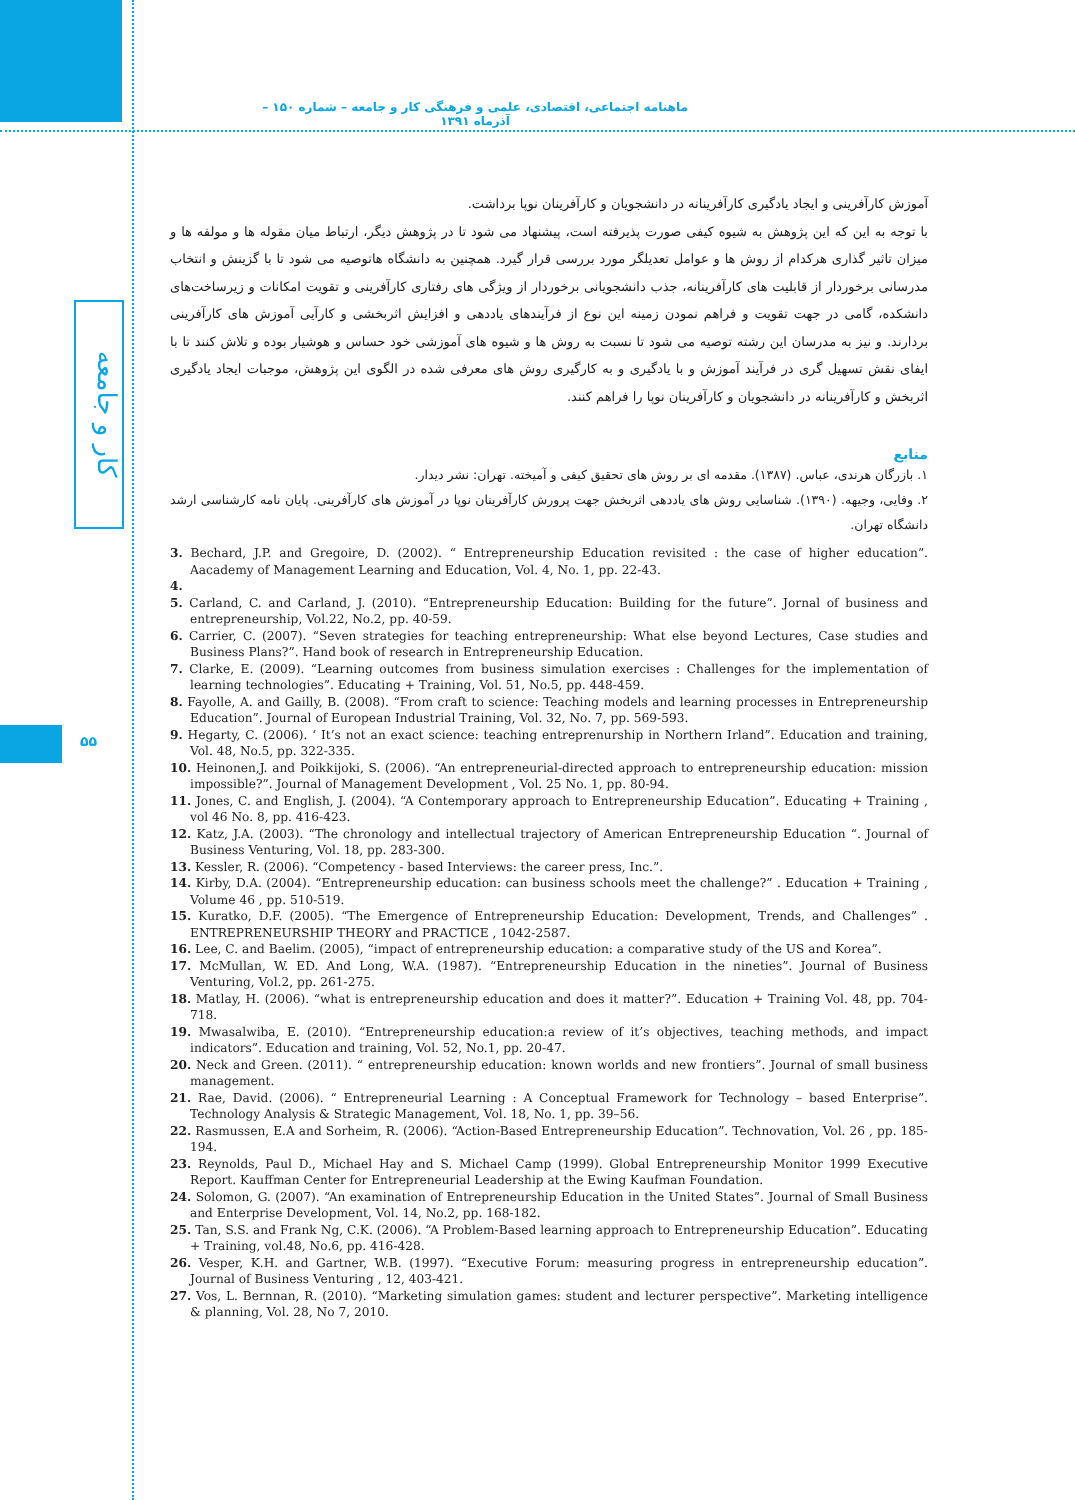ماهنامه اجتماعی، اقتصادی، علمی و فرهنگی کار و جامعه – شماره ۱۵۰ – آذرماه ۱۳۹۱
کار و جامعه
۵۵
آموزش کارآفرینی و ایجاد یادگیری کارآفرینانه در دانشجویان و کارآفرینان نوپا برداشت.
با توجه به این که این پژوهش به شیوه کیفی صورت پذیرفته است، پیشنهاد می شود تا در پژوهش دیگر، ارتباط میان مقوله ها و مولفه ها و میزان تاثیر گذاری هرکدام از روش ها و عوامل تعدیلگر مورد بررسی قرار گیرد. همچنین به دانشگاه هاتوصیه می شود تا با گزینش و انتخاب مدرسانی برخوردار از قابلیت های کارآفرینانه، جذب دانشجویانی برخوردار از ویژگی های رفتاری کارآفرینی و تقویت امکانات و زیرساخت‌های دانشکده، گامی در جهت تقویت و فراهم نمودن زمینه این نوع از فرآیندهای یاددهی و افزایش اثربخشی و کارآیی آموزش های کارآفرینی بردارند. و نیز به مدرسان این رشته توصیه می شود تا نسبت به روش ها و شیوه های آموزشی خود حساس و هوشیار بوده و تلاش کنند تا با ایفای نقش تسهیل گری در فرآیند آموزش و با یادگیری و به کارگیری روش های معرفی شده در الگوی این پژوهش، موجبات ایجاد یادگیری اثربخش و کارآفرینانه در دانشجویان و کارآفرینان نوپا را فراهم کنند.
منابع
۱. بازرگان هرندی، عباس. (۱۳۸۷). مقدمه ای بر روش های تحقیق کیفی و آمیخته. تهران: نشر دیدار.
۲. وفایی، وجیهه. (۱۳۹۰). شناسایی روش های یاددهی اثربخش جهت پرورش کارآفرینان نوپا در آموزش های کارآفرینی. پایان نامه کارشناسی ارشد دانشگاه تهران.
3. Bechard, J.P. and Gregoire, D. (2002). “ Entrepreneurship Education revisited : the case of higher education”. Aacademy of Management Learning and Education, Vol. 4, No. 1, pp. 22-43.
4.
5. Carland, C. and Carland, J. (2010). “Entrepreneurship Education: Building for the future”. Jornal of business and entrepreneurship, Vol.22, No.2, pp. 40-59.
6. Carrier, C. (2007). “Seven strategies for teaching entrepreneurship: What else beyond Lectures, Case studies and Business Plans?”. Hand book of research in Entrepreneurship Education.
7. Clarke, E. (2009). “Learning outcomes from business simulation exercises : Challenges for the implementation of learning technologies”. Educating + Training, Vol. 51, No.5, pp. 448-459.
8. Fayolle, A. and Gailly, B. (2008). “From craft to science: Teaching models and learning processes in Entrepreneurship Education”. Journal of European Industrial Training, Vol. 32, No. 7, pp. 569-593.
9. Hegarty, C. (2006). ‘ It’s not an exact science: teaching entreprenurship in Northern Irland”. Education and training, Vol. 48, No.5, pp. 322-335.
10. Heinonen,J. and Poikkijoki, S. (2006). “An entrepreneurial-directed approach to entrepreneurship education: mission impossible?”. Journal of Management Development , Vol. 25 No. 1, pp. 80-94.
11. Jones, C. and English, J. (2004). “A Contemporary approach to Entrepreneurship Education”. Educating + Training , vol 46 No. 8, pp. 416-423.
12. Katz, J.A. (2003). “The chronology and intellectual trajectory of American Entrepreneurship Education “. Journal of Business Venturing, Vol. 18, pp. 283-300.
13. Kessler, R. (2006). “Competency - based Interviews: the career press, Inc.”.
14. Kirby, D.A. (2004). “Entrepreneurship education: can business schools meet the challenge?” . Education + Training , Volume 46 , pp. 510-519.
15. Kuratko, D.F. (2005). “The Emergence of Entrepreneurship Education: Development, Trends, and Challenges” . ENTREPRENEURSHIP THEORY and PRACTICE , 1042-2587.
16. Lee, C. and Baelim. (2005), “impact of entrepreneurship education: a comparative study of the US and Korea”.
17. McMullan, W. ED. And Long, W.A. (1987). “Entrepreneurship Education in the nineties”. Journal of Business Venturing, Vol.2, pp. 261-275.
18. Matlay, H. (2006). “what is entrepreneurship education and does it matter?”. Education + Training Vol. 48, pp. 704-718.
19. Mwasalwiba, E. (2010). “Entrepreneurship education:a review of it’s objectives, teaching methods, and impact indicators”. Education and training, Vol. 52, No.1, pp. 20-47.
20. Neck and Green. (2011). “ entrepreneurship education: known worlds and new frontiers”. Journal of small business management.
21. Rae, David. (2006). “ Entrepreneurial Learning : A Conceptual Framework for Technology – based Enterprise”. Technology Analysis & Strategic Management, Vol. 18, No. 1, pp. 39–56.
22. Rasmussen, E.A and Sorheim, R. (2006). “Action-Based Entrepreneurship Education”. Technovation, Vol. 26 , pp. 185-194.
23. Reynolds, Paul D., Michael Hay and S. Michael Camp (1999). Global Entrepreneurship Monitor 1999 Executive Report. Kauffman Center for Entrepreneurial Leadership at the Ewing Kaufman Foundation.
24. Solomon, G. (2007). “An examination of Entrepreneurship Education in the United States”. Journal of Small Business and Enterprise Development, Vol. 14, No.2, pp. 168-182.
25. Tan, S.S. and Frank Ng, C.K. (2006). “A Problem-Based learning approach to Entrepreneurship Education”. Educating + Training, vol.48, No.6, pp. 416-428.
26. Vesper, K.H. and Gartner, W.B. (1997). “Executive Forum: measuring progress in entrepreneurship education”. Journal of Business Venturing , 12, 403-421.
27. Vos, L. Bernnan, R. (2010). “Marketing simulation games: student and lecturer perspective”. Marketing intelligence & planning, Vol. 28, No 7, 2010.